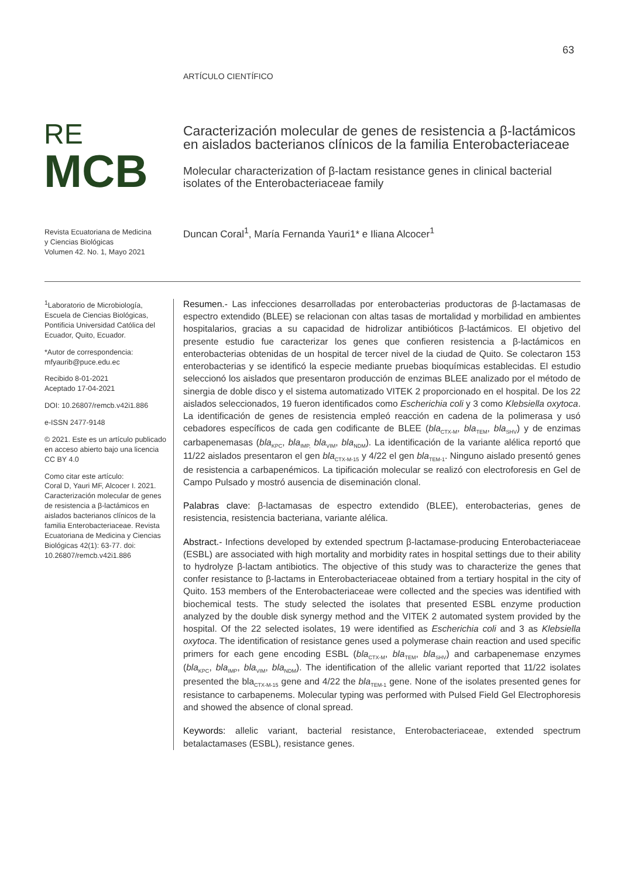63
ARTÍCULO CIENTÍFICO
RE
MCB
Caracterización molecular de genes de resistencia a β-lactámicos en aislados bacterianos clínicos de la familia Enterobacteriaceae
Molecular characterization of β-lactam resistance genes in clinical bacterial isolates of the Enterobacteriaceae family
Revista Ecuatoriana de Medicina
y Ciencias Biológicas
Volumen 42. No. 1, Mayo 2021
Duncan Coral<sup>1</sup>, María Fernanda Yauri1* e Iliana Alcocer<sup>1</sup>
<sup>1</sup> Laboratorio de Microbiología, Escuela de Ciencias Biológicas, Pontificia Universidad Católica del Ecuador, Quito, Ecuador.
*Autor de correspondencia: mfyaurib@puce.edu.ec
Recibido 8-01-2021
Aceptado 17-04-2021
DOI: 10.26807/remcb.v42i1.886
e-ISSN 2477-9148
© 2021. Este es un artículo publicado en acceso abierto bajo una licencia CC BY 4.0
Como citar este artículo:
Coral D, Yauri MF, Alcocer I. 2021. Caracterización molecular de genes de resistencia a β-lactámicos en aislados bacterianos clínicos de la familia Enterobacteriaceae. Revista Ecuatoriana de Medicina y Ciencias Biológicas 42(1): 63-77. doi: 10.26807/remcb.v42i1.886
Resumen.- Las infecciones desarrolladas por enterobacterias productoras de β-lactamasas de espectro extendido (BLEE) se relacionan con altas tasas de mortalidad y morbilidad en ambientes hospitalarios, gracias a su capacidad de hidrolizar antibióticos β-lactámicos. El objetivo del presente estudio fue caracterizar los genes que confieren resistencia a β-lactámicos en enterobacterias obtenidas de un hospital de tercer nivel de la ciudad de Quito. Se colectaron 153 enterobacterias y se identificó la especie mediante pruebas bioquímicas establecidas. El estudio seleccionó los aislados que presentaron producción de enzimas BLEE analizado por el método de sinergia de doble disco y el sistema automatizado VITEK 2 proporcionado en el hospital. De los 22 aislados seleccionados, 19 fueron identificados como Escherichia coli y 3 como Klebsiella oxytoca. La identificación de genes de resistencia empleó reacción en cadena de la polimerasa y usó cebadores específicos de cada gen codificante de BLEE (bla<sub>CTX-M</sub>, bla<sub>TEM</sub>, bla<sub>SHV</sub>) y de enzimas carbapenemasas (bla<sub>KPC</sub>, bla<sub>IMP,</sub> bla<sub>VIM</sub>, bla<sub>NDM</sub>). La identificación de la variante alélica reportó que 11/22 aislados presentaron el gen bla<sub>CTX-M-15</sub> y 4/22 el gen bla<sub>TEM-1</sub>. Ninguno aislado presentó genes de resistencia a carbapenémicos. La tipificación molecular se realizó con electroforesis en Gel de Campo Pulsado y mostró ausencia de diseminación clonal.
Palabras clave: β-lactamasas de espectro extendido (BLEE), enterobacterias, genes de resistencia, resistencia bacteriana, variante alélica.
Abstract.- Infections developed by extended spectrum β-lactamase-producing Enterobacteriaceae (ESBL) are associated with high mortality and morbidity rates in hospital settings due to their ability to hydrolyze β-lactam antibiotics. The objective of this study was to characterize the genes that confer resistance to β-lactams in Enterobacteriaceae obtained from a tertiary hospital in the city of Quito. 153 members of the Enterobacteriaceae were collected and the species was identified with biochemical tests. The study selected the isolates that presented ESBL enzyme production analyzed by the double disk synergy method and the VITEK 2 automated system provided by the hospital. Of the 22 selected isolates, 19 were identified as Escherichia coli and 3 as Klebsiella oxytoca. The identification of resistance genes used a polymerase chain reaction and used specific primers for each gene encoding ESBL (bla<sub>CTX-M</sub>, bla<sub>TEM</sub>, bla<sub>SHV</sub>) and carbapenemase enzymes (bla<sub>KPC</sub>, bla<sub>IMP</sub>, bla<sub>VIM</sub>, bla<sub>NDM</sub>). The identification of the allelic variant reported that 11/22 isolates presented the bla<sub>CTX-M-15</sub> gene and 4/22 the bla<sub>TEM-1</sub> gene. None of the isolates presented genes for resistance to carbapenems. Molecular typing was performed with Pulsed Field Gel Electrophoresis and showed the absence of clonal spread.
Keywords: allelic variant, bacterial resistance, Enterobacteriaceae, extended spectrum betalactamases (ESBL), resistance genes.